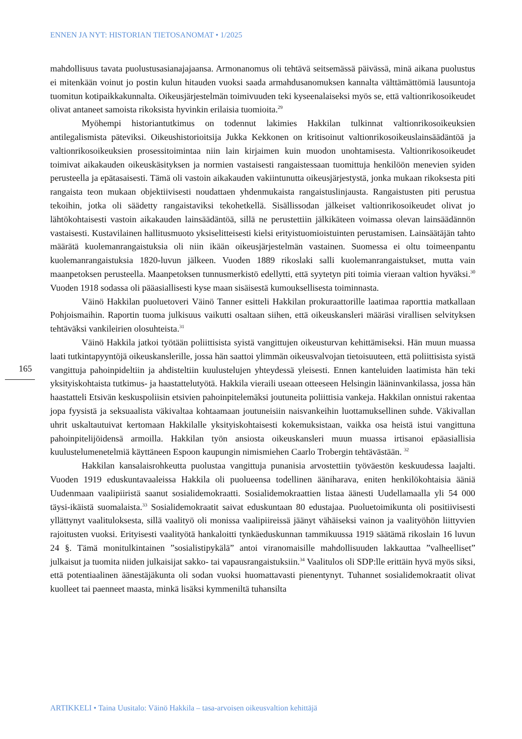ENNEN JA NYT: HISTORIAN TIETOSANOMAT • 1/2025
mahdollisuus tavata puolustusasianajajaansa. Armonanomus oli tehtävä seitsemässä päivässä, minä aikana puolustus ei mitenkään voinut jo postin kulun hitauden vuoksi saada armahdusanomuksen kannalta välttämättömiä lausuntoja tuomitun kotipaikkakunnalta. Oikeusjärjestelmän toimivuuden teki kyseenalaiseksi myös se, että valtionrikosoikeudet olivat antaneet samoista rikoksista hyvinkin erilaisia tuomioita.<sup>29</sup>
Myöhempi historiantutkimus on todennut lakimies Hakkilan tulkinnat valtionrikosoikeuksien antilegalismista päteviksi. Oikeushistorioitsija Jukka Kekkonen on kritisoinut valtionrikosoikeuslainsäädäntöä ja valtionrikosoikeuksien prosessitoimintaa niin lain kirjaimen kuin muodon unohtamisesta. Valtionrikosoikeudet toimivat aikakauden oikeuskäsityksen ja normien vastaisesti rangaistessaan tuomittuja henkilöön menevien syiden perusteella ja epätasaisesti. Tämä oli vastoin aikakauden vakiintunutta oikeusjärjestystä, jonka mukaan rikoksesta piti rangaista teon mukaan objektiivisesti noudattaen yhdenmukaista rangaistuslinjausta. Rangaistusten piti perustua tekoihin, jotka oli säädetty rangaistaviksi tekohetkellä. Sisällissodan jälkeiset valtionrikosoikeudet olivat jo lähtökohtaisesti vastoin aikakauden lainsäädäntöä, sillä ne perustettiin jälkikäteen voimassa olevan lainsäädännön vastaisesti. Kustavilainen hallitusmuoto yksiselitteisesti kielsi erityistuomioistuinten perustamisen. Lainsäätäjän tahto määrätä kuolemanrangaistuksia oli niin ikään oikeusjärjestelmän vastainen. Suomessa ei oltu toimeenpantu kuolemanrangaistuksia 1820-luvun jälkeen. Vuoden 1889 rikoslaki salli kuolemanrangaistukset, mutta vain maanpetoksen perusteella. Maanpetoksen tunnusmerkistö edellytti, että syytetyn piti toimia vieraan valtion hyväksi.<sup>30</sup> Vuoden 1918 sodassa oli pääasiallisesti kyse maan sisäisestä kumouksellisesta toiminnasta.
Väinö Hakkilan puoluetoveri Väinö Tanner esitteli Hakkilan prokuraattorille laatimaa raporttia matkallaan Pohjoismaihin. Raportin tuoma julkisuus vaikutti osaltaan siihen, että oikeuskansleri määräsi virallisen selvityksen tehtäväksi vankileirien olosuhteista.<sup>31</sup>
Väinö Hakkila jatkoi työtään poliittisista syistä vangittujen oikeusturvan kehittämiseksi. Hän muun muassa laati tutkintapyyntöjä oikeuskanslerille, jossa hän saattoi ylimmän oikeusvalvojan tietoisuuteen, että poliittisista syistä vangittuja pahoinpideltiin ja ahdisteltiin kuulustelujen yhteydessä yleisesti. Ennen kanteluiden laatimista hän teki yksityiskohtaista tutkimus- ja haastattelutyötä. Hakkila vieraili useaan otteeseen Helsingin lääninvankilassa, jossa hän haastatteli Etsivän keskuspoliisin etsivien pahoinpitelemäksi joutuneita poliittisia vankeja. Hakkilan onnistui rakentaa jopa fyysistä ja seksuaalista väkivaltaa kohtaamaan joutuneisiin naisvankeihin luottamuksellinen suhde. Väkivallan uhrit uskaltautuivat kertomaan Hakkilalle yksityiskohtaisesti kokemuksistaan, vaikka osa heistä istui vangittuna pahoinpitelijöidensä armoilla. Hakkilan työn ansiosta oikeuskansleri muun muassa irtisanoi epäasiallisia kuulustelumenetelmiä käyttäneen Espoon kaupungin nimismiehen Caarlo Trobergin tehtävästään. <sup>32</sup>
Hakkilan kansalaisrohkeutta puolustaa vangittuja punanisia arvostettiin työväestön keskuudessa laajalti. Vuoden 1919 eduskuntavaaleissa Hakkila oli puolueensa todellinen ääniharava, eniten henkilökohtaisia ääniä Uudenmaan vaalipiiristä saanut sosialidemokraatti. Sosialidemokraattien listaa äänesti Uudellamaalla yli 54 000 täysi-ikäistä suomalaista.<sup>33</sup> Sosialidemokraatit saivat eduskuntaan 80 edustajaa. Puoluetoimikunta oli positiivisesti yllättynyt vaalituloksesta, sillä vaalityö oli monissa vaalipiireissä jäänyt vähäiseksi vainon ja vaalityöhön liittyvien rajoitusten vuoksi. Erityisesti vaalityötä hankaloitti tynkäeduskunnan tammikuussa 1919 säätämä rikoslain 16 luvun 24 §. Tämä monitulkintainen ”sosialistipykälä” antoi viranomaisille mahdollisuuden lakkauttaa ”valheelliset” julkaisut ja tuomita niiden julkaisijat sakko- tai vapausrangaistuksiin.<sup>34</sup> Vaalitulos oli SDP:lle erittäin hyvä myös siksi, että potentiaalinen äänestäjäkunta oli sodan vuoksi huomattavasti pienentynyt. Tuhannet sosialidemokraatit olivat kuolleet tai paenneet maasta, minkä lisäksi kymmeniltä tuhansilta
165
ARTIKKELI • Taina Uusitalo: Väinö Hakkila – tasa-arvoisen oikeusvaltion kehittäjä